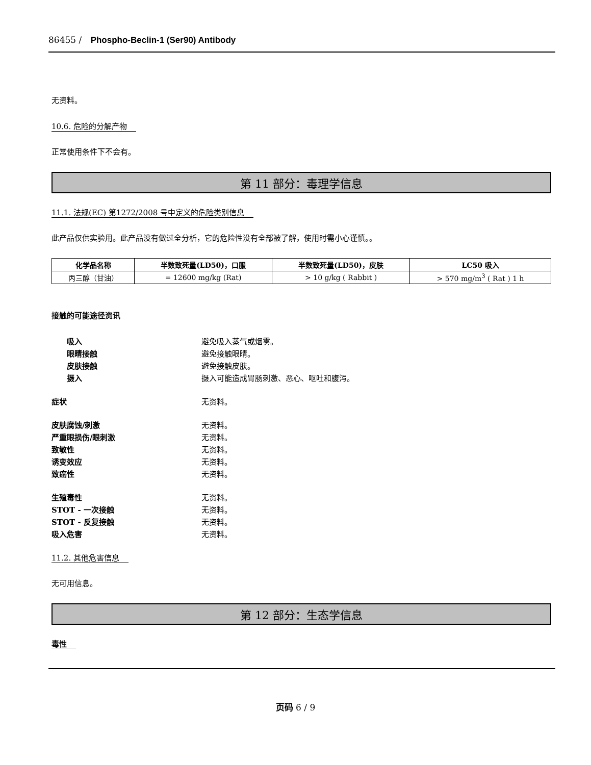86455 / Phospho-Beclin-1 (Ser90) Antibody
无资料。
10.6. 危险的分解产物
正常使用条件下不会有。
第 11 部分：毒理学信息
11.1. 法规(EC) 第1272/2008 号中定义的危险类别信息
此产品仅供实验用。此产品没有做过全分析，它的危险性没有全部被了解，使用时需小心谨慎。。
| 化学品名称 | 半数致死量(LD50)，口服 | 半数致死量(LD50)，皮肤 | LC50 吸入 |
| --- | --- | --- | --- |
| 丙三醇（甘油） | = 12600 mg/kg (Rat) | > 10 g/kg ( Rabbit ) | > 570 mg/m<sup>3</sup> ( Rat ) 1 h |
接触的可能途径资讯
吸入 避免吸入蒸气或烟雾。
眼睛接触 避免接触眼睛。
皮肤接触 避免接触皮肤。
摄入 摄入可能造成胃肠刺激、恶心、呕吐和腹泻。
症状 无资料。
皮肤腐蚀/刺激 无资料。
严重眼损伤/眼刺激 无资料。
致敏性 无资料。
诱变效应 无资料。
致癌性 无资料。
生殖毒性 无资料。
STOT - 一次接触 无资料。
STOT - 反复接触 无资料。
吸入危害 无资料。
11.2. 其他危害信息
无可用信息。
第 12 部分：生态学信息
毒性
页码 6 / 9